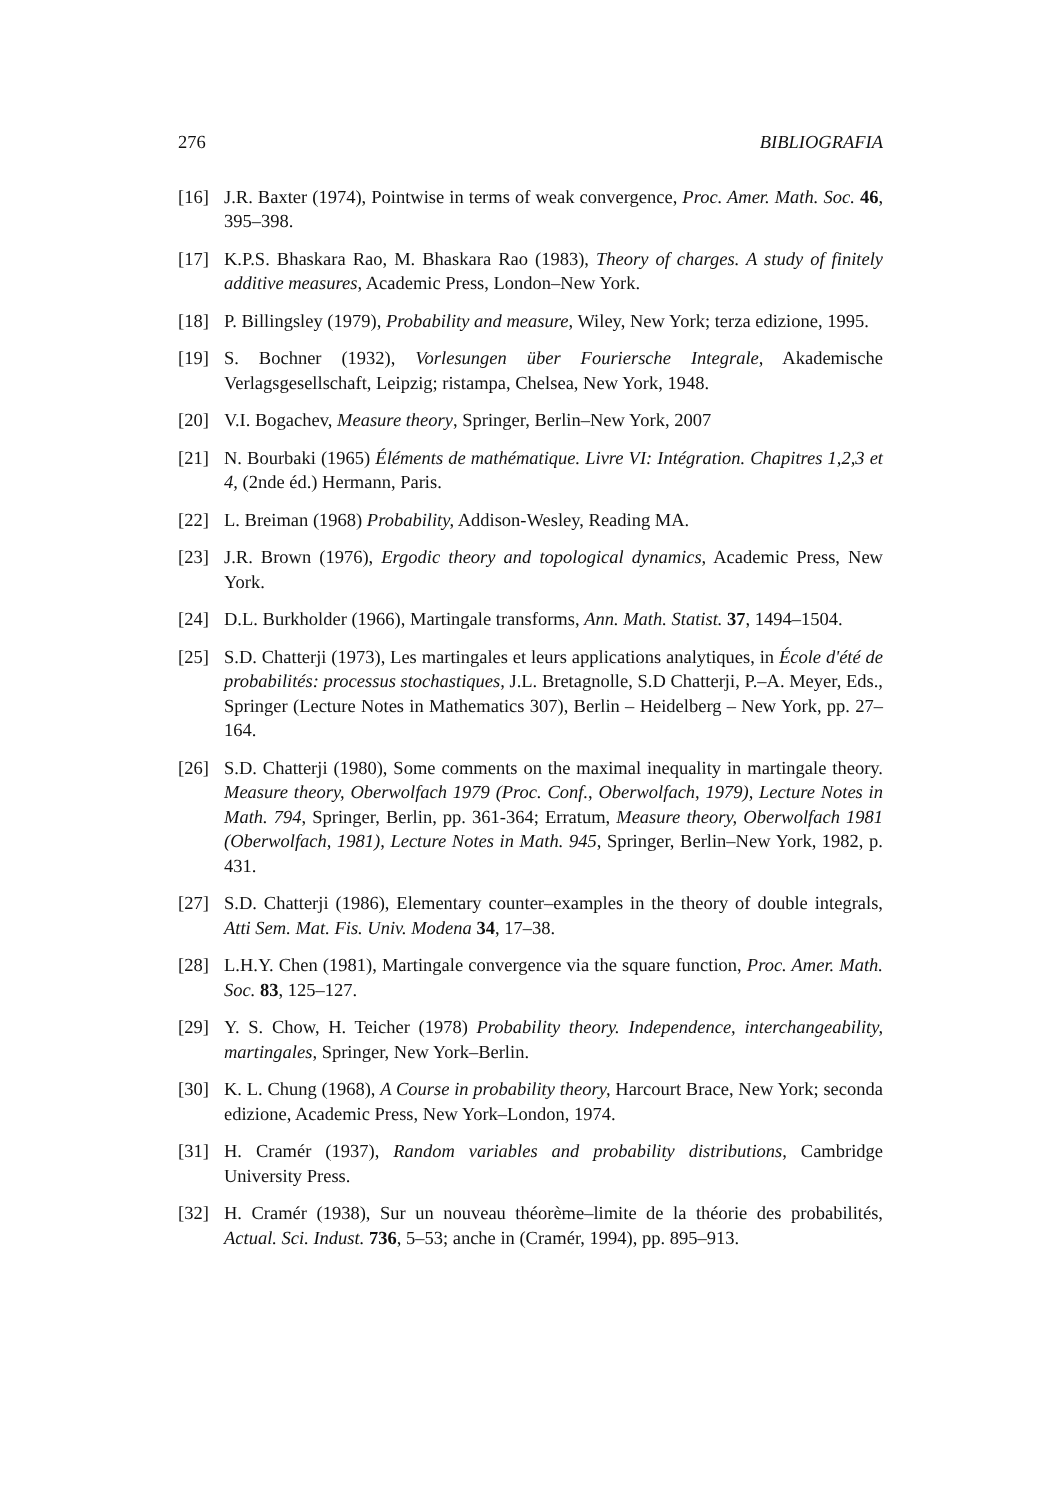276 BIBLIOGRAFIA
[16] J.R. Baxter (1974), Pointwise in terms of weak convergence, Proc. Amer. Math. Soc. 46, 395–398.
[17] K.P.S. Bhaskara Rao, M. Bhaskara Rao (1983), Theory of charges. A study of finitely additive measures, Academic Press, London–New York.
[18] P. Billingsley (1979), Probability and measure, Wiley, New York; terza edizione, 1995.
[19] S. Bochner (1932), Vorlesungen über Fouriersche Integrale, Akademische Verlagsgesellschaft, Leipzig; ristampa, Chelsea, New York, 1948.
[20] V.I. Bogachev, Measure theory, Springer, Berlin–New York, 2007
[21] N. Bourbaki (1965) Éléments de mathématique. Livre VI: Intégration. Chapitres 1,2,3 et 4, (2nde éd.) Hermann, Paris.
[22] L. Breiman (1968) Probability, Addison-Wesley, Reading MA.
[23] J.R. Brown (1976), Ergodic theory and topological dynamics, Academic Press, New York.
[24] D.L. Burkholder (1966), Martingale transforms, Ann. Math. Statist. 37, 1494–1504.
[25] S.D. Chatterji (1973), Les martingales et leurs applications analytiques, in École d'été de probabilités: processus stochastiques, J.L. Bretagnolle, S.D Chatterji, P.–A. Meyer, Eds., Springer (Lecture Notes in Mathematics 307), Berlin – Heidelberg – New York, pp. 27–164.
[26] S.D. Chatterji (1980), Some comments on the maximal inequality in martingale theory. Measure theory, Oberwolfach 1979 (Proc. Conf., Oberwolfach, 1979), Lecture Notes in Math. 794, Springer, Berlin, pp. 361-364; Erratum, Measure theory, Oberwolfach 1981 (Oberwolfach, 1981), Lecture Notes in Math. 945, Springer, Berlin–New York, 1982, p. 431.
[27] S.D. Chatterji (1986), Elementary counter–examples in the theory of double integrals, Atti Sem. Mat. Fis. Univ. Modena 34, 17–38.
[28] L.H.Y. Chen (1981), Martingale convergence via the square function, Proc. Amer. Math. Soc. 83, 125–127.
[29] Y. S. Chow, H. Teicher (1978) Probability theory. Independence, interchangeability, martingales, Springer, New York–Berlin.
[30] K. L. Chung (1968), A Course in probability theory, Harcourt Brace, New York; seconda edizione, Academic Press, New York–London, 1974.
[31] H. Cramér (1937), Random variables and probability distributions, Cambridge University Press.
[32] H. Cramér (1938), Sur un nouveau théorème–limite de la théorie des probabilités, Actual. Sci. Indust. 736, 5–53; anche in (Cramér, 1994), pp. 895–913.